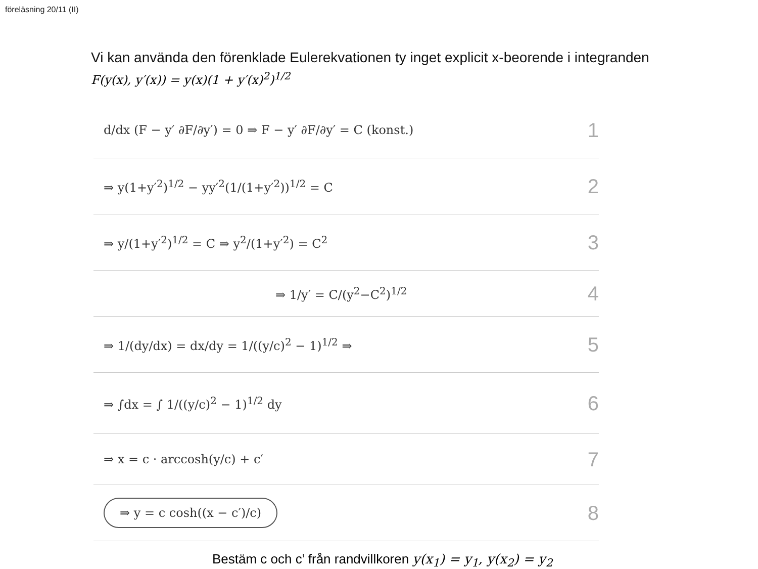föreläsning 20/11 (II)
Vi kan använda den förenklade Eulerekvationen ty inget explicit x-beorende i integranden
F(y(x), y′(x)) = y(x)(1 + y′(x)<sup>2</sup>)<sup>1/2</sup>
d/dx (F − y′ ∂F/∂y′) = 0 ⇒ F − y′ ∂F/∂y′ = C (konst.)
1
⇒ y(1+y′<sup>2</sup>)<sup>1/2</sup> − yy′<sup>2</sup>(1/(1+y′<sup>2</sup>))<sup>1/2</sup> = C
2
⇒ y/(1+y′<sup>2</sup>)<sup>1/2</sup> = C ⇒ y<sup>2</sup>/(1+y′<sup>2</sup>) = C<sup>2</sup>
3
⇒ 1/y′ = C/(y<sup>2</sup>−C<sup>2</sup>)<sup>1/2</sup>
4
⇒ 1/(dy/dx) = dx/dy = 1/((y/c)<sup>2</sup> − 1)<sup>1/2</sup> ⇒
5
⇒ ∫dx = ∫ 1/((y/c)<sup>2</sup> − 1)<sup>1/2</sup> dy
6
⇒ x = c · arccosh(y/c) + c′
7
⇒ y = c cosh((x − c′)/c)
8
Bestäm c och c’ från randvillkoren y(x<sub>1</sub>) = y<sub>1</sub>, y(x<sub>2</sub>) = y<sub>2</sub>